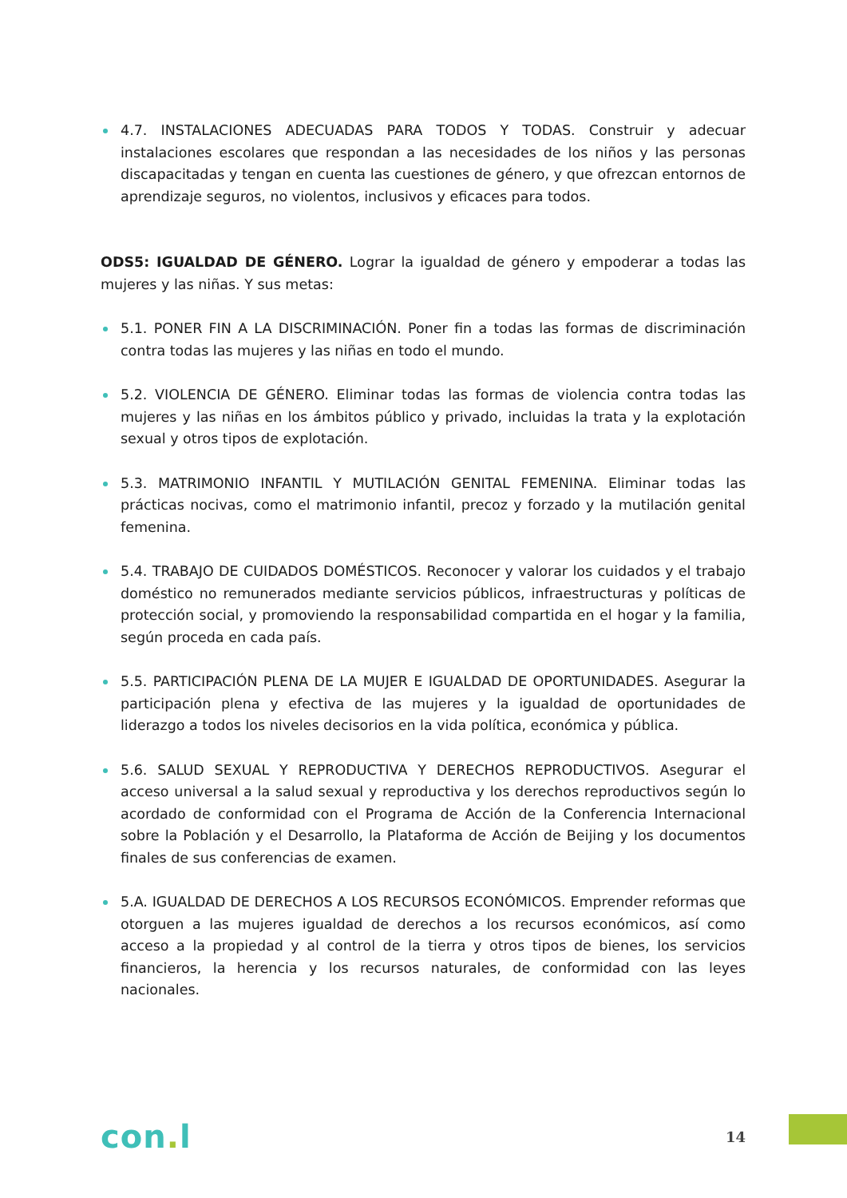4.7. INSTALACIONES ADECUADAS PARA TODOS Y TODAS. Construir y adecuar instalaciones escolares que respondan a las necesidades de los niños y las personas discapacitadas y tengan en cuenta las cuestiones de género, y que ofrezcan entornos de aprendizaje seguros, no violentos, inclusivos y eficaces para todos.
ODS5: IGUALDAD DE GÉNERO. Lograr la igualdad de género y empoderar a todas las mujeres y las niñas. Y sus metas:
5.1. PONER FIN A LA DISCRIMINACIÓN. Poner fin a todas las formas de discriminación contra todas las mujeres y las niñas en todo el mundo.
5.2. VIOLENCIA DE GÉNERO. Eliminar todas las formas de violencia contra todas las mujeres y las niñas en los ámbitos público y privado, incluidas la trata y la explotación sexual y otros tipos de explotación.
5.3. MATRIMONIO INFANTIL Y MUTILACIÓN GENITAL FEMENINA. Eliminar todas las prácticas nocivas, como el matrimonio infantil, precoz y forzado y la mutilación genital femenina.
5.4. TRABAJO DE CUIDADOS DOMÉSTICOS. Reconocer y valorar los cuidados y el trabajo doméstico no remunerados mediante servicios públicos, infraestructuras y políticas de protección social, y promoviendo la responsabilidad compartida en el hogar y la familia, según proceda en cada país.
5.5. PARTICIPACIÓN PLENA DE LA MUJER E IGUALDAD DE OPORTUNIDADES. Asegurar la participación plena y efectiva de las mujeres y la igualdad de oportunidades de liderazgo a todos los niveles decisorios en la vida política, económica y pública.
5.6. SALUD SEXUAL Y REPRODUCTIVA Y DERECHOS REPRODUCTIVOS. Asegurar el acceso universal a la salud sexual y reproductiva y los derechos reproductivos según lo acordado de conformidad con el Programa de Acción de la Conferencia Internacional sobre la Población y el Desarrollo, la Plataforma de Acción de Beijing y los documentos finales de sus conferencias de examen.
5.A. IGUALDAD DE DERECHOS A LOS RECURSOS ECONÓMICOS. Emprender reformas que otorguen a las mujeres igualdad de derechos a los recursos económicos, así como acceso a la propiedad y al control de la tierra y otros tipos de bienes, los servicios financieros, la herencia y los recursos naturales, de conformidad con las leyes nacionales.
con. l
14